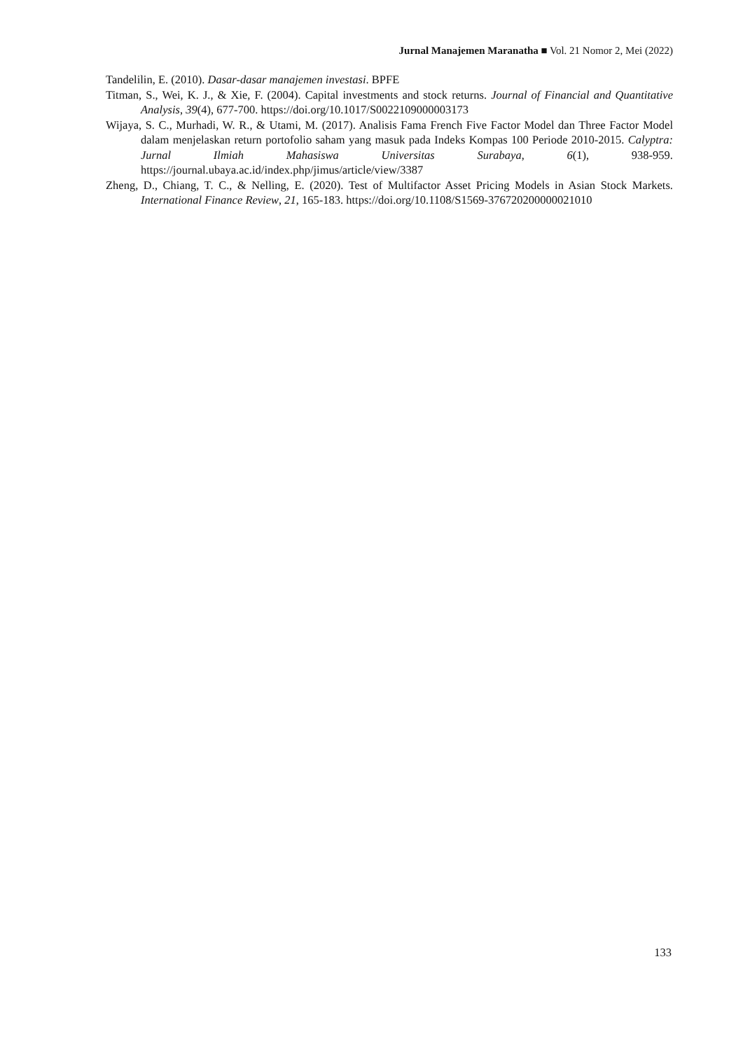Jurnal Manajemen Maranatha ■ Vol. 21 Nomor 2, Mei (2022)
Tandelilin, E. (2010). Dasar-dasar manajemen investasi. BPFE
Titman, S., Wei, K. J., & Xie, F. (2004). Capital investments and stock returns. Journal of Financial and Quantitative Analysis, 39(4), 677-700. https://doi.org/10.1017/S0022109000003173
Wijaya, S. C., Murhadi, W. R., & Utami, M. (2017). Analisis Fama French Five Factor Model dan Three Factor Model dalam menjelaskan return portofolio saham yang masuk pada Indeks Kompas 100 Periode 2010-2015. Calyptra: Jurnal Ilmiah Mahasiswa Universitas Surabaya, 6(1), 938-959. https://journal.ubaya.ac.id/index.php/jimus/article/view/3387
Zheng, D., Chiang, T. C., & Nelling, E. (2020). Test of Multifactor Asset Pricing Models in Asian Stock Markets. International Finance Review, 21, 165-183. https://doi.org/10.1108/S1569-376720200000021010
133